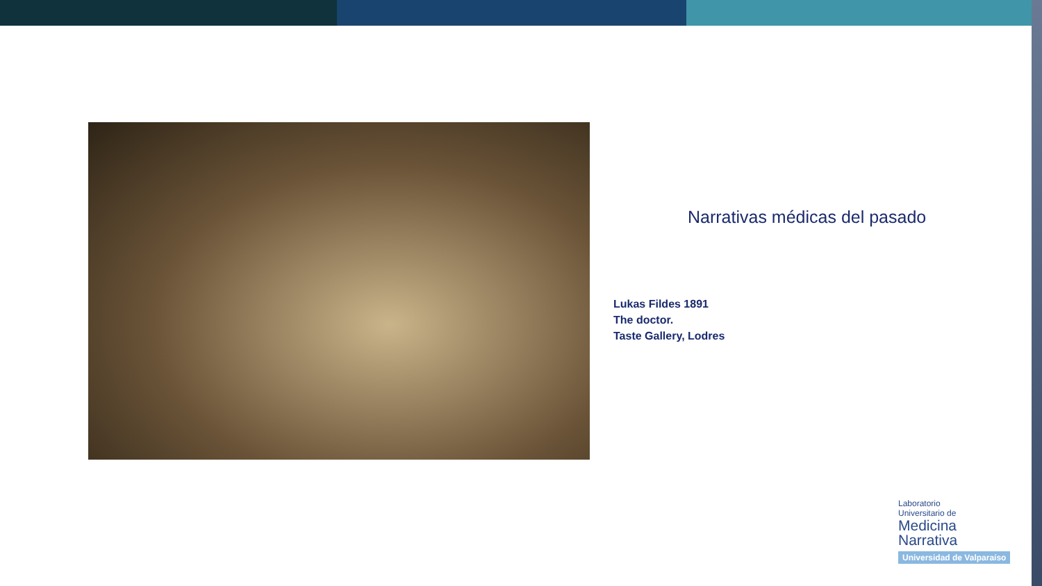Narrativas médicas del pasado
Lukas Fildes 1891
The doctor.
Taste Gallery, Lodres
Laboratorio
Universitario de
Medicina
Narrativa
Universidad de Valparaíso